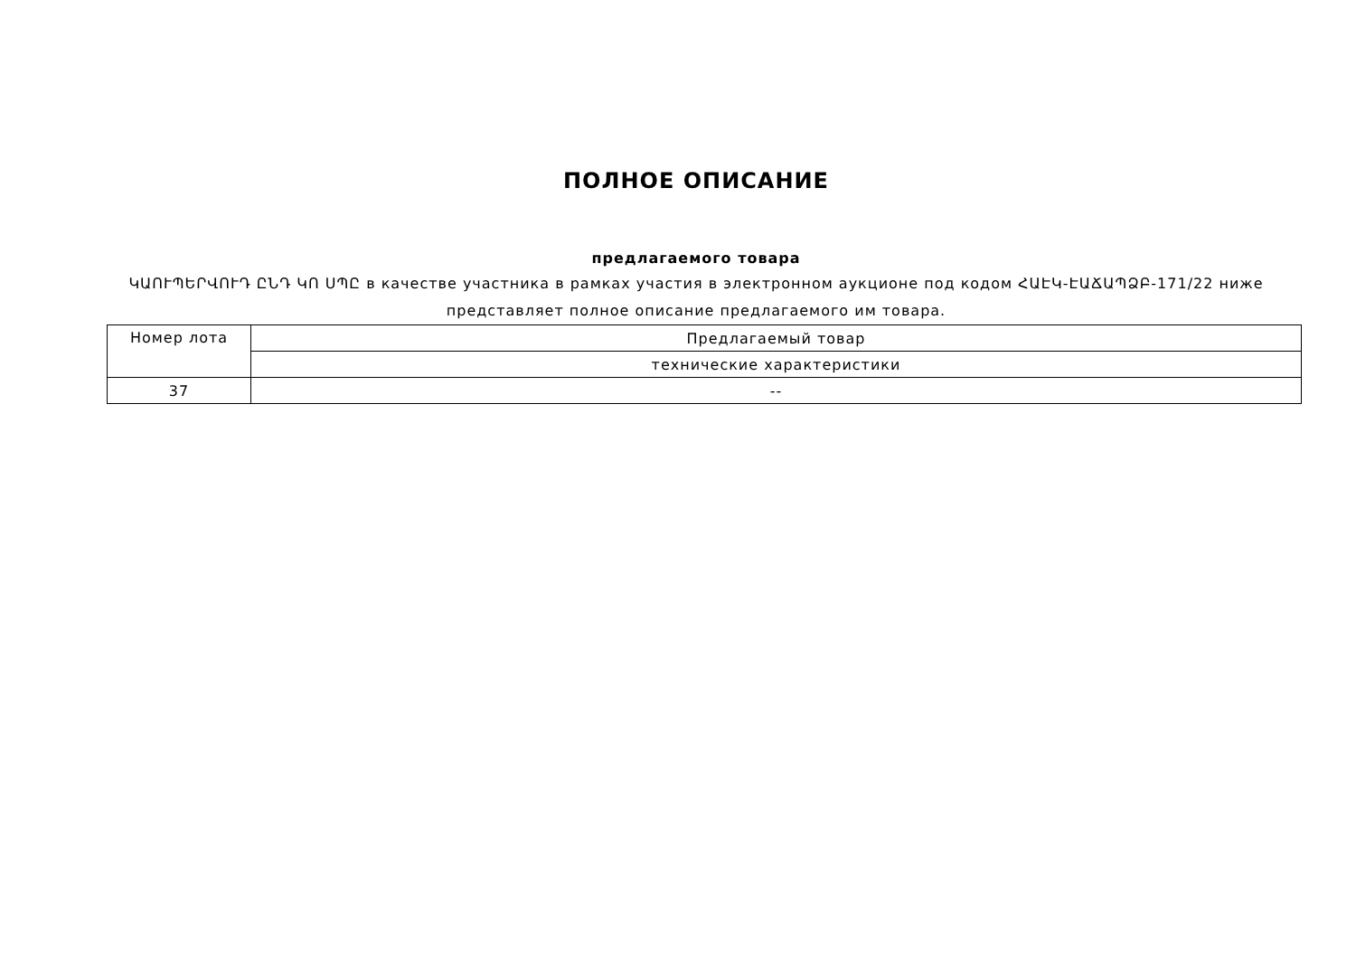ПОЛНОЕ ОПИСАНИЕ
предлагаемого товара
ԿԱՈՒՊԵՐՎՈՒԴ ԸՆԴ ԿՈ ՍՊԸ в качестве участника в рамках участия в электронном аукционе под кодом ՀԱԷԿ-ԷԱՃԱՊՁԲ-171/22 ниже представляет полное описание предлагаемого им товара.
| Номер лота | Предлагаемый товар |
| | технические характеристики |
| 37 | -- |